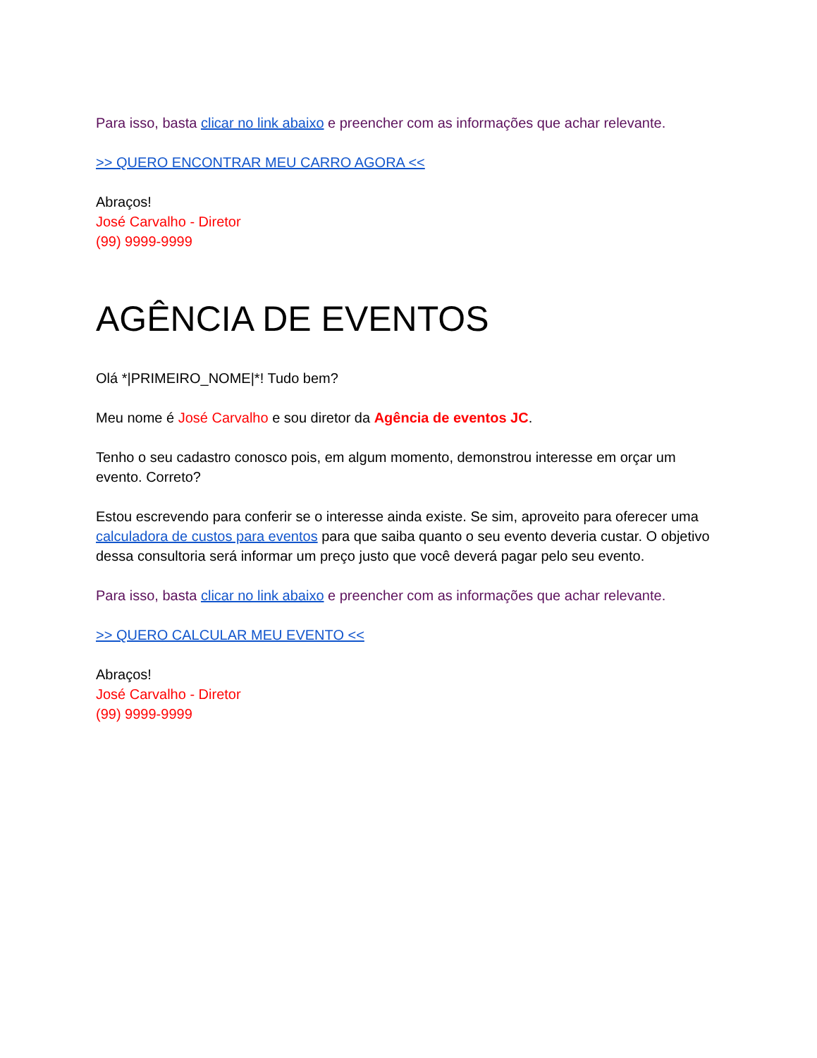Para isso, basta clicar no link abaixo e preencher com as informações que achar relevante.
>> QUERO ENCONTRAR MEU CARRO AGORA <<
Abraços!
José Carvalho - Diretor
(99) 9999-9999
AGÊNCIA DE EVENTOS
Olá *|PRIMEIRO_NOME|*! Tudo bem?
Meu nome é José Carvalho e sou diretor da Agência de eventos JC.
Tenho o seu cadastro conosco pois, em algum momento, demonstrou interesse em orçar um evento. Correto?
Estou escrevendo para conferir se o interesse ainda existe. Se sim, aproveito para oferecer uma calculadora de custos para eventos para que saiba quanto o seu evento deveria custar. O objetivo dessa consultoria será informar um preço justo que você deverá pagar pelo seu evento.
Para isso, basta clicar no link abaixo e preencher com as informações que achar relevante.
>> QUERO CALCULAR MEU EVENTO <<
Abraços!
José Carvalho - Diretor
(99) 9999-9999